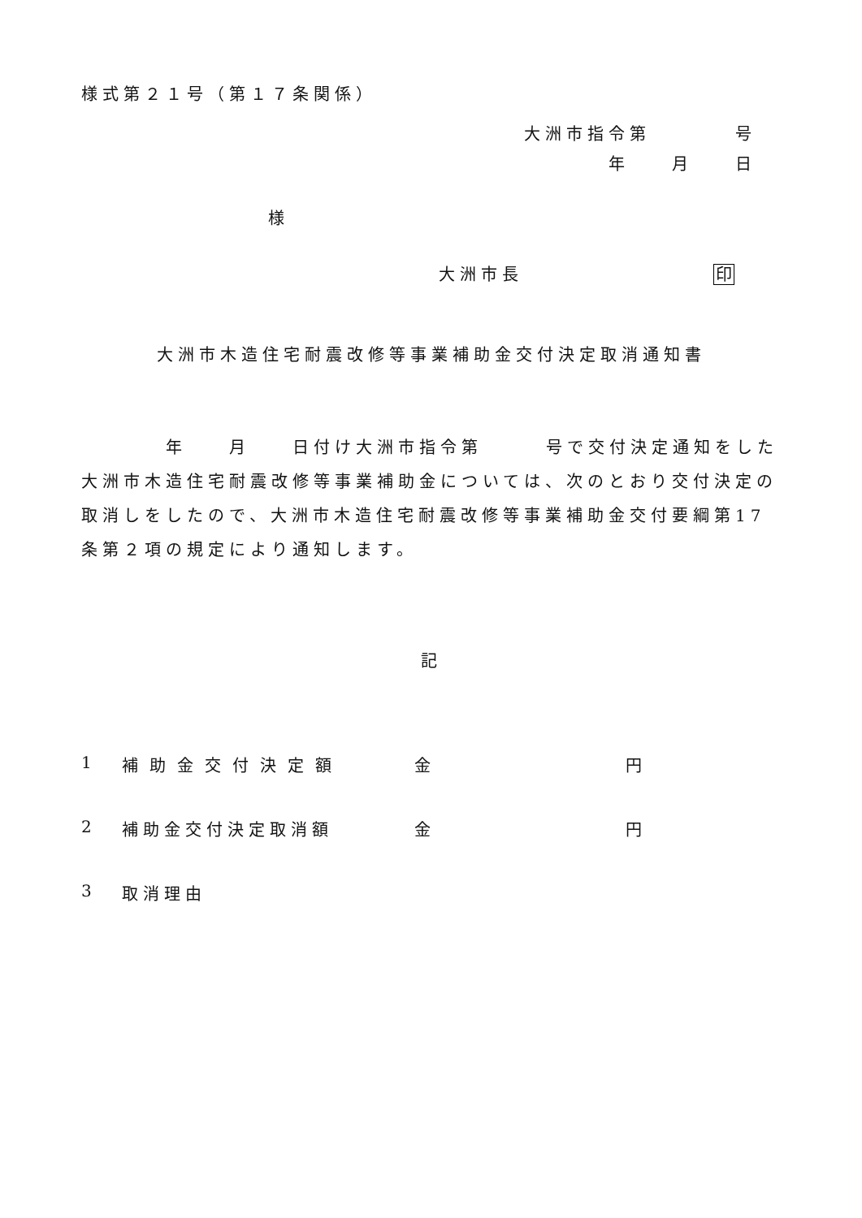様式第２１号（第１７条関係）
大洲市指令第　　　　号
年　　月　　日
様
大洲市長　　　　　　　　　印
大洲市木造住宅耐震改修等事業補助金交付決定取消通知書
　　　　年　　月　　日付け大洲市指令第　　　号で交付決定通知をした大洲市木造住宅耐震改修等事業補助金については、次のとおり交付決定の取消しをしたので、大洲市木造住宅耐震改修等事業補助金交付要綱第17条第２項の規定により通知します。
記
1 補助金交付決定額 金 円
2 補助金交付決定取消額 金 円
3 取消理由